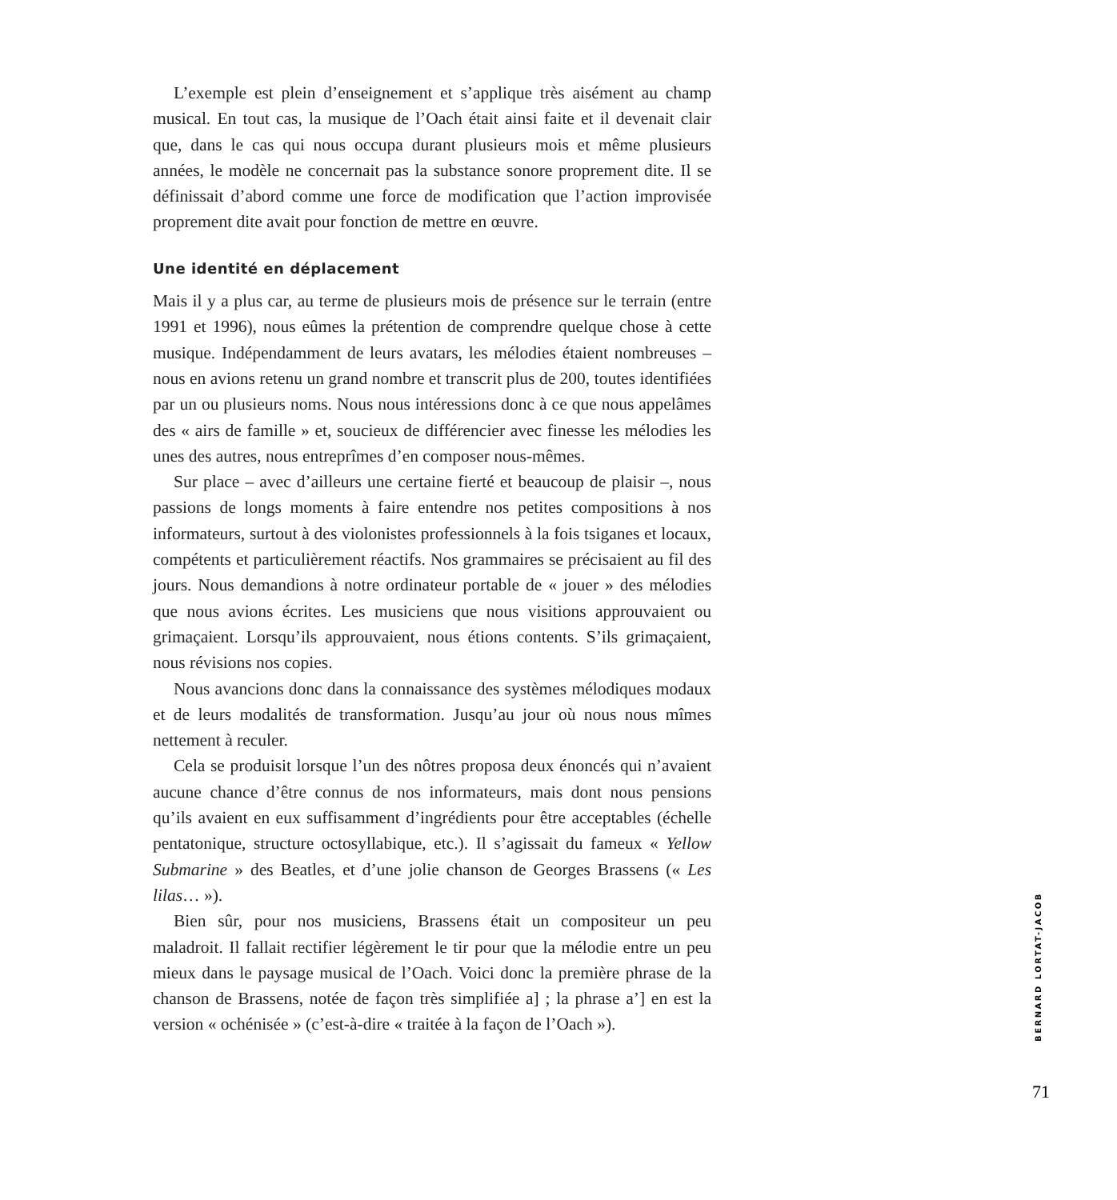L’exemple est plein d’enseignement et s’applique très aisément au champ musical. En tout cas, la musique de l’Oach était ainsi faite et il devenait clair que, dans le cas qui nous occupa durant plusieurs mois et même plusieurs années, le modèle ne concernait pas la substance sonore proprement dite. Il se définissait d’abord comme une force de modification que l’action improvisée proprement dite avait pour fonction de mettre en œuvre.
Une identité en déplacement
Mais il y a plus car, au terme de plusieurs mois de présence sur le terrain (entre 1991 et 1996), nous eûmes la prétention de comprendre quelque chose à cette musique. Indépendamment de leurs avatars, les mélodies étaient nombreuses – nous en avions retenu un grand nombre et transcrit plus de 200, toutes identifiées par un ou plusieurs noms. Nous nous intéressions donc à ce que nous appelâmes des « airs de famille » et, soucieux de différencier avec finesse les mélodies les unes des autres, nous entreprîmes d’en composer nous-mêmes.
Sur place – avec d’ailleurs une certaine fierté et beaucoup de plaisir –, nous passions de longs moments à faire entendre nos petites compositions à nos informateurs, surtout à des violonistes professionnels à la fois tsiganes et locaux, compétents et particulièrement réactifs. Nos grammaires se précisaient au fil des jours. Nous demandions à notre ordinateur portable de « jouer » des mélodies que nous avions écrites. Les musiciens que nous visitions approuvaient ou grimaçaient. Lorsqu’ils approuvaient, nous étions contents. S’ils grimaçaient, nous révisions nos copies.
Nous avancions donc dans la connaissance des systèmes mélodiques modaux et de leurs modalités de transformation. Jusqu’au jour où nous nous mîmes nettement à reculer.
Cela se produisit lorsque l’un des nôtres proposa deux énoncés qui n’avaient aucune chance d’être connus de nos informateurs, mais dont nous pensions qu’ils avaient en eux suffisamment d’ingrédients pour être acceptables (échelle pentatonique, structure octosyllabique, etc.). Il s’agissait du fameux « Yellow Submarine » des Beatles, et d’une jolie chanson de Georges Brassens (« Les lilas… »).
Bien sûr, pour nos musiciens, Brassens était un compositeur un peu maladroit. Il fallait rectifier légèrement le tir pour que la mélodie entre un peu mieux dans le paysage musical de l’Oach. Voici donc la première phrase de la chanson de Brassens, notée de façon très simplifiée a] ; la phrase a’] en est la version « ochénisée » (c’est-à-dire « traitée à la façon de l’Oach »).
BERNARD LORTAT-JACOB
71